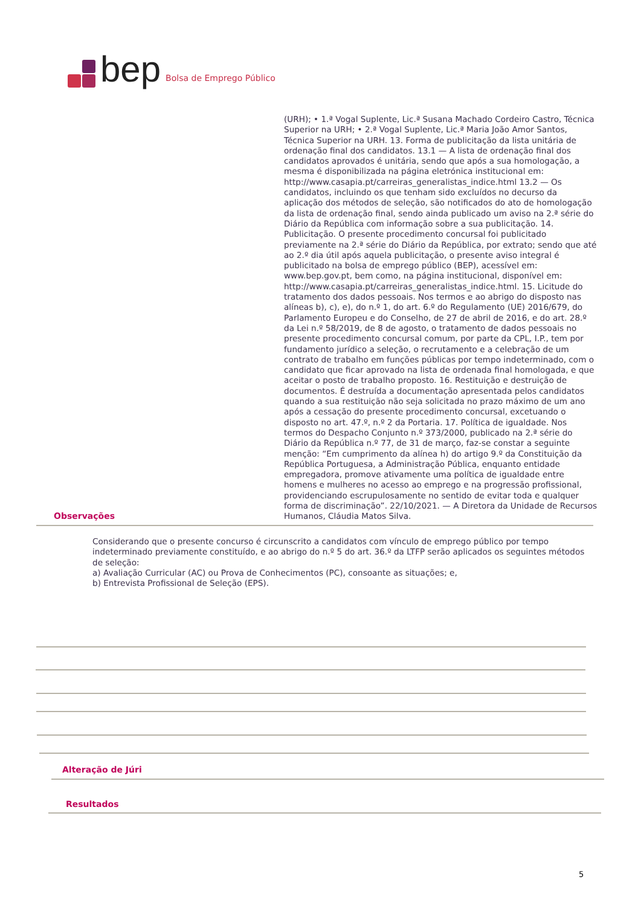bep Bolsa de Emprego Público
(URH); • 1.ª Vogal Suplente, Lic.ª Susana Machado Cordeiro Castro, Técnica Superior na URH; • 2.ª Vogal Suplente, Lic.ª Maria João Amor Santos, Técnica Superior na URH. 13. Forma de publicitação da lista unitária de ordenação final dos candidatos. 13.1 — A lista de ordenação final dos candidatos aprovados é unitária, sendo que após a sua homologação, a mesma é disponibilizada na página eletrónica institucional em: http://www.casapia.pt/carreiras_generalistas_indice.html 13.2 — Os candidatos, incluindo os que tenham sido excluídos no decurso da aplicação dos métodos de seleção, são notificados do ato de homologação da lista de ordenação final, sendo ainda publicado um aviso na 2.ª série do Diário da República com informação sobre a sua publicitação. 14. Publicitação. O presente procedimento concursal foi publicitado previamente na 2.ª série do Diário da República, por extrato; sendo que até ao 2.º dia útil após aquela publicitação, o presente aviso integral é publicitado na bolsa de emprego público (BEP), acessível em: www.bep.gov.pt, bem como, na página institucional, disponível em: http://www.casapia.pt/carreiras_generalistas_indice.html. 15. Licitude do tratamento dos dados pessoais. Nos termos e ao abrigo do disposto nas alíneas b), c), e), do n.º 1, do art. 6.º do Regulamento (UE) 2016/679, do Parlamento Europeu e do Conselho, de 27 de abril de 2016, e do art. 28.º da Lei n.º 58/2019, de 8 de agosto, o tratamento de dados pessoais no presente procedimento concursal comum, por parte da CPL, I.P., tem por fundamento jurídico a seleção, o recrutamento e a celebração de um contrato de trabalho em funções públicas por tempo indeterminado, com o candidato que ficar aprovado na lista de ordenada final homologada, e que aceitar o posto de trabalho proposto. 16. Restituição e destruição de documentos. É destruída a documentação apresentada pelos candidatos quando a sua restituição não seja solicitada no prazo máximo de um ano após a cessação do presente procedimento concursal, excetuando o disposto no art. 47.º, n.º 2 da Portaria. 17. Política de igualdade. Nos termos do Despacho Conjunto n.º 373/2000, publicado na 2.ª série do Diário da República n.º 77, de 31 de março, faz-se constar a seguinte menção: “Em cumprimento da alínea h) do artigo 9.º da Constituição da República Portuguesa, a Administração Pública, enquanto entidade empregadora, promove ativamente uma política de igualdade entre homens e mulheres no acesso ao emprego e na progressão profissional, providenciando escrupulosamente no sentido de evitar toda e qualquer forma de discriminação”. 22/10/2021. — A Diretora da Unidade de Recursos Humanos, Cláudia Matos Silva.
Observações
Considerando que o presente concurso é circunscrito a candidatos com vínculo de emprego público por tempo indeterminado previamente constituído, e ao abrigo do n.º 5 do art. 36.º da LTFP serão aplicados os seguintes métodos de seleção:
a) Avaliação Curricular (AC) ou Prova de Conhecimentos (PC), consoante as situações; e,
b) Entrevista Profissional de Seleção (EPS).
Alteração de Júri
Resultados
5